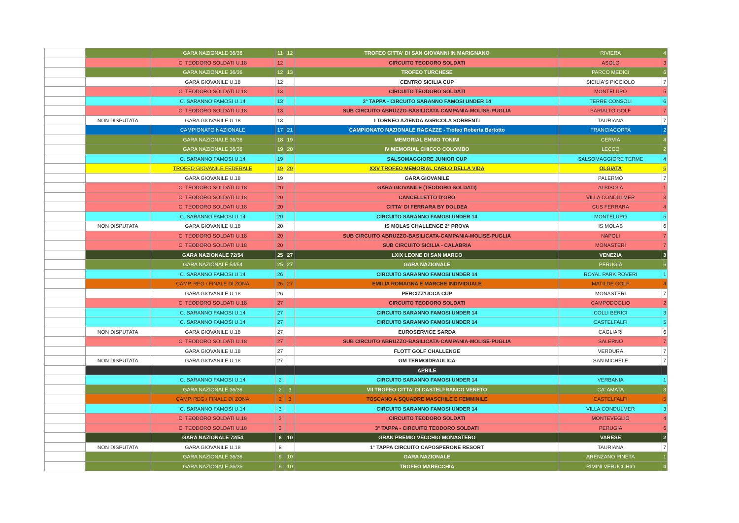| | | GARA NAZIONALE 36/36 | 11 | 12 | TROFEO CITTA' DI SAN GIOVANNI IN MARIGNANO | RIVIERA | 4 |
| | | C. TEODORO SOLDATI U.18 | 12 | | CIRCUITO TEODORO SOLDATI | ASOLO | 3 |
| | | GARA NAZIONALE 36/36 | 12 | 13 | TROFEO TURCHESE | PARCO MEDICI | 6 |
| | | GARA GIOVANILE U.18 | 12 | | CENTRO SICILIA CUP | SICILIA'S PICCIOLO | 7 |
| | | C. TEODORO SOLDATI U.18 | 13 | | CIRCUITO TEODORO SOLDATI | MONTELUPO | 5 |
| | | C. SARANNO FAMOSI U.14 | 13 | | 3° TAPPA - CIRCUITO SARANNO FAMOSI UNDER 14 | TERRE CONSOLI | 6 |
| | | C. TEODORO SOLDATI U.18 | 13 | | SUB CIRCUITO ABRUZZO-BASILICATA-CAMPANIA-MOLISE-PUGLIA | BARIALTO GOLF | 7 |
| | NON DISPUTATA | GARA GIOVANILE U.18 | 13 | | I TORNEO AZIENDA AGRICOLA SORRENTI | TAURIANA | 7 |
| | | CAMPIONATO NAZIONALE | 17 | 21 | CAMPIONATO NAZIONALE RAGAZZE - Trofeo Roberta Bertotto | FRANCIACORTA | 2 |
| | | GARA NAZIONALE 36/36 | 18 | 19 | MEMORIAL ENNIO TONINI | CERVIA | 4 |
| | | GARA NAZIONALE 36/36 | 19 | 20 | IV MEMORIAL CHICCO COLOMBO | LECCO | 2 |
| | | C. SARANNO FAMOSI U.14 | 19 | | SALSOMAGGIORE JUNIOR CUP | SALSOMAGGIORE TERME | 4 |
| | | TROFEO GIOVANILE FEDERALE | 19 | 20 | XXV TROFEO MEMORIAL CARLO DELLA VIDA | OLGIATA | 6 |
| | | GARA GIOVANILE U.18 | 19 | | GARA GIOVANILE | PALERMO | 7 |
| | | C. TEODORO SOLDATI U.18 | 20 | | GARA GIOVANILE (TEODORO SOLDATI) | ALBISOLA | 1 |
| | | C. TEODORO SOLDATI U.18 | 20 | | CANCELLETTO D'ORO | VILLA CONDULMER | 3 |
| | | C. TEODORO SOLDATI U.18 | 20 | | CITTA' DI FERRARA BY DOLDEA | CUS FERRARA | 4 |
| | | C. SARANNO FAMOSI U.14 | 20 | | CIRCUITO SARANNO FAMOSI UNDER 14 | MONTELUPO | 5 |
| | NON DISPUTATA | GARA GIOVANILE U.18 | 20 | | IS MOLAS CHALLENGE 2° PROVA | IS MOLAS | 6 |
| | | C. TEODORO SOLDATI U.18 | 20 | | SUB CIRCUITO ABRUZZO-BASILICATA-CAMPANIA-MOLISE-PUGLIA | NAPOLI | 7 |
| | | C. TEODORO SOLDATI U.18 | 20 | | SUB CIRCUITO SICILIA - CALABRIA | MONASTERI | 7 |
| | | GARA NAZIONALE 72/54 | 25 | 27 | LXIX LEONE DI SAN MARCO | VENEZIA | 3 |
| | | GARA NAZIONALE 54/54 | 25 | 27 | GARA NAZIONALE | PERUGIA | 6 |
| | | C. SARANNO FAMOSI U.14 | 26 | | CIRCUITO SARANNO FAMOSI UNDER 14 | ROYAL PARK ROVERI | 1 |
| | | CAMP. REG./ FINALE DI ZONA | 26 | 27 | EMILIA ROMAGNA E MARCHE INDIVIDUALE | MATILDE GOLF | 4 |
| | | GARA GIOVANILE U.18 | 26 | | PERCIZZ'UCCA CUP | MONASTERI | 7 |
| | | C. TEODORO SOLDATI U.18 | 27 | | CIRCUITO TEODORO SOLDATI | CAMPODOGLIO | 2 |
| | | C. SARANNO FAMOSI U.14 | 27 | | CIRCUITO SARANNO FAMOSI UNDER 14 | COLLI BERICI | 3 |
| | | C. SARANNO FAMOSI U.14 | 27 | | CIRCUITO SARANNO FAMOSI UNDER 14 | CASTELFALFI | 5 |
| | NON DISPUTATA | GARA GIOVANILE U.18 | 27 | | EUROSERVICE SARDA | CAGLIARI | 6 |
| | | C. TEODORO SOLDATI U.18 | 27 | | SUB CIRCUITO ABRUZZO-BASILICATA-CAMPANIA-MOLISE-PUGLIA | SALERNO | 7 |
| | | GARA GIOVANILE U.18 | 27 | | FLOTT GOLF CHALLENGE | VERDURA | 7 |
| | NON DISPUTATA | GARA GIOVANILE U.18 | 27 | | GM TERMOIDRAULICA | SAN MICHELE | 7 |
| | | | | | APRILE | | |
| | | C. SARANNO FAMOSI U.14 | 2 | | CIRCUITO SARANNO FAMOSI UNDER 14 | VERBANIA | 1 |
| | | GARA NAZIONALE 36/36 | 2 | 3 | VII TROFEO CITTA' DI CASTELFRANCO VENETO | CA' AMATA | 3 |
| | | CAMP. REG./ FINALE DI ZONA | 2 | 3 | TOSCANO A SQUADRE MASCHILE E FEMMINILE | CASTELFALFI | 5 |
| | | C. SARANNO FAMOSI U.14 | 3 | | CIRCUITO SARANNO FAMOSI UNDER 14 | VILLA CONDULMER | 3 |
| | | C. TEODORO SOLDATI U.18 | 3 | | CIRCUITO TEODORO SOLDATI | MONTEVEGLIO | 4 |
| | | C. TEODORO SOLDATI U.18 | 3 | | 3° TAPPA - CIRCUITO TEODORO SOLDATI | PERUGIA | 6 |
| | | GARA NAZIONALE 72/54 | 8 | 10 | GRAN PREMIO VECCHIO MONASTERO | VARESE | 2 |
| | NON DISPUTATA | GARA GIOVANILE U.18 | 8 | | 1° TAPPA CIRCUITO CAPOSPERONE RESORT | TAURIANA | 7 |
| | | GARA NAZIONALE 36/36 | 9 | 10 | GARA NAZIONALE | ARENZANO PINETA | 1 |
| | | GARA NAZIONALE 36/36 | 9 | 10 | TROFEO MARECCHIA | RIMINI VERUCCHIO | 4 |